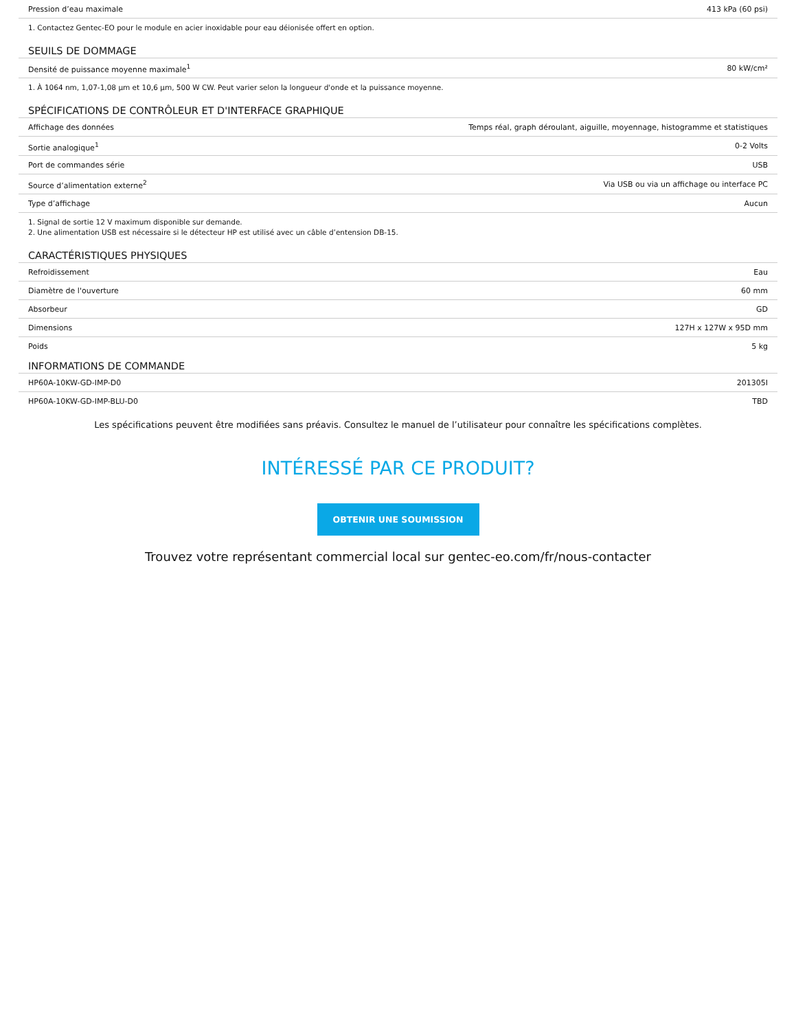| Pression d’eau maximale | 413 kPa (60 psi) |
1. Contactez Gentec-EO pour le module en acier inoxidable pour eau déionisée offert en option.
SEUILS DE DOMMAGE
| Densité de puissance moyenne maximale<sup>1</sup> | 80 kW/cm² |
1. À 1064 nm, 1,07-1,08 µm et 10,6 µm, 500 W CW. Peut varier selon la longueur d'onde et la puissance moyenne.
SPÉCIFICATIONS DE CONTRÔLEUR ET D'INTERFACE GRAPHIQUE
| Affichage des données | Temps réal, graph déroulant, aiguille, moyennage, histogramme et statistiques |
| Sortie analogique<sup>1</sup> | 0-2 Volts |
| Port de commandes série | USB |
| Source d’alimentation externe<sup>2</sup> | Via USB ou via un affichage ou interface PC |
| Type d’affichage | Aucun |
1. Signal de sortie 12 V maximum disponible sur demande.
2. Une alimentation USB est nécessaire si le détecteur HP est utilisé avec un câble d’entension DB-15.
CARACTÉRISTIQUES PHYSIQUES
| Refroidissement | Eau |
| Diamètre de l'ouverture | 60 mm |
| Absorbeur | GD |
| Dimensions | 127H x 127W x 95D mm |
| Poids | 5 kg |
INFORMATIONS DE COMMANDE
| HP60A-10KW-GD-IMP-D0 | 201305I |
| HP60A-10KW-GD-IMP-BLU-D0 | TBD |
Les spécifications peuvent être modifiées sans préavis. Consultez le manuel de l’utilisateur pour connaître les spécifications complètes.
INTÉRESSÉ PAR CE PRODUIT?
OBTENIR UNE SOUMISSION
Trouvez votre représentant commercial local sur gentec-eo.com/fr/nous-contacter